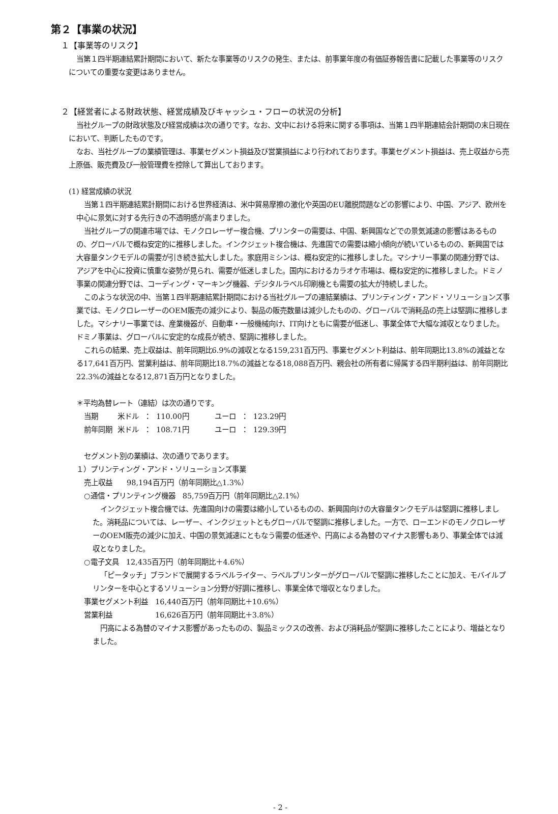第２【事業の状況】
１【事業等のリスク】
当第１四半期連結累計期間において、新たな事業等のリスクの発生、または、前事業年度の有価証券報告書に記載した事業等のリスクについての重要な変更はありません。
２【経営者による財政状態、経営成績及びキャッシュ・フローの状況の分析】
当社グループの財政状態及び経営成績は次の通りです。なお、文中における将来に関する事項は、当第１四半期連結会計期間の末日現在において、判断したものです。
なお、当社グループの業績管理は、事業セグメント損益及び営業損益により行われております。事業セグメント損益は、売上収益から売上原価、販売費及び一般管理費を控除して算出しております。
(1) 経営成績の状況
当第１四半期連結累計期間における世界経済は、米中貿易摩擦の激化や英国のEU離脱問題などの影響により、中国、アジア、欧州を中心に景気に対する先行きの不透明感が高まりました。
当社グループの関連市場では、モノクロレーザー複合機、プリンターの需要は、中国、新興国などでの景気減速の影響はあるものの、グローバルで概ね安定的に推移しました。インクジェット複合機は、先進国での需要は縮小傾向が続いているものの、新興国では大容量タンクモデルの需要が引き続き拡大しました。家庭用ミシンは、概ね安定的に推移しました。マシナリー事業の関連分野では、アジアを中心に投資に慎重な姿勢が見られ、需要が低迷しました。国内におけるカラオケ市場は、概ね安定的に推移しました。ドミノ事業の関連分野では、コーディング・マーキング機器、デジタルラベル印刷機とも需要の拡大が持続しました。
このような状況の中、当第１四半期連結累計期間における当社グループの連結業績は、プリンティング・アンド・ソリューションズ事業では、モノクロレーザーのOEM販売の減少により、製品の販売数量は減少したものの、グローバルで消耗品の売上は堅調に推移しました。マシナリー事業では、産業機器が、自動車・一般機械向け、IT向けともに需要が低迷し、事業全体で大幅な減収となりました。ドミノ事業は、グローバルに安定的な成長が続き、堅調に推移しました。
これらの結果、売上収益は、前年同期比6.9%の減収となる159,231百万円、事業セグメント利益は、前年同期比13.8%の減益となる17,641百万円、営業利益は、前年同期比18.7%の減益となる18,088百万円、親会社の所有者に帰属する四半期利益は、前年同期比22.3%の減益となる12,871百万円となりました。
＊平均為替レート（連結）は次の通りです。
| 当期 | 米ドル | ： | 110.00円 | ユーロ | ： | 123.29円 |
| 前年同期 | 米ドル | ： | 108.71円 | ユーロ | ： | 129.39円 |
セグメント別の業績は、次の通りであります。
１）プリンティング・アンド・ソリューションズ事業
売上収益　　98,194百万円（前年同期比△1.3%）
○通信・プリンティング機器　85,759百万円（前年同期比△2.1%）
インクジェット複合機では、先進国向けの需要は縮小しているものの、新興国向けの大容量タンクモデルは堅調に推移しました。消耗品については、レーザー、インクジェットともグローバルで堅調に推移しました。一方で、ローエンドのモノクロレーザーのOEM販売の減少に加え、中国の景気減速にともなう需要の低迷や、円高による為替のマイナス影響もあり、事業全体では減収となりました。
○電子文具　12,435百万円（前年同期比＋4.6%）
「ピータッチ」ブランドで展開するラベルライター、ラベルプリンターがグローバルで堅調に推移したことに加え、モバイルプリンターを中心とするソリューション分野が好調に推移し、事業全体で増収となりました。
事業セグメント利益　16,440百万円（前年同期比＋10.6%）
営業利益　　　　　　16,626百万円（前年同期比＋3.8%）
円高による為替のマイナス影響があったものの、製品ミックスの改善、および消耗品が堅調に推移したことにより、増益となりました。
- 2 -